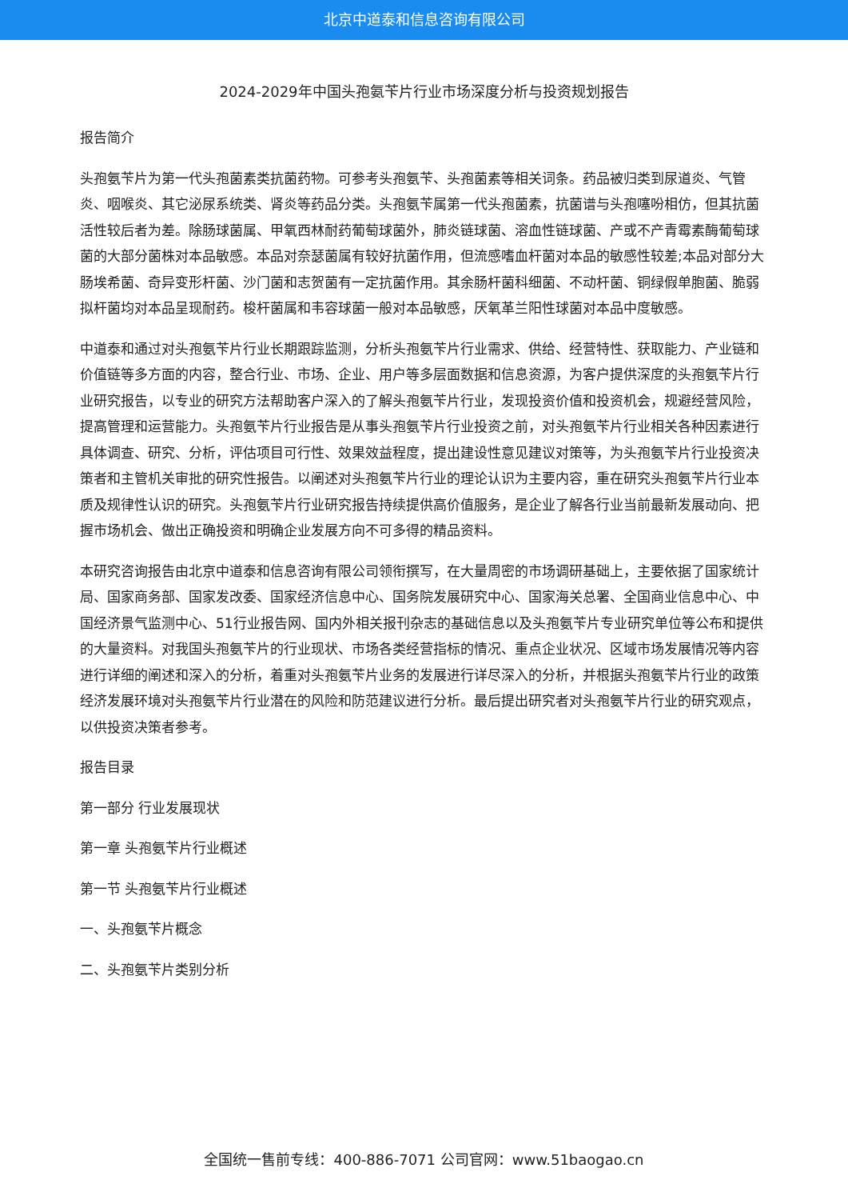北京中道泰和信息咨询有限公司
2024-2029年中国头孢氨苄片行业市场深度分析与投资规划报告
报告简介
头孢氨苄片为第一代头孢菌素类抗菌药物。可参考头孢氨苄、头孢菌素等相关词条。药品被归类到尿道炎、气管炎、咽喉炎、其它泌尿系统类、肾炎等药品分类。头孢氨苄属第一代头孢菌素，抗菌谱与头孢噻吩相仿，但其抗菌活性较后者为差。除肠球菌属、甲氧西林耐药葡萄球菌外，肺炎链球菌、溶血性链球菌、产或不产青霉素酶葡萄球菌的大部分菌株对本品敏感。本品对奈瑟菌属有较好抗菌作用，但流感嗜血杆菌对本品的敏感性较差;本品对部分大肠埃希菌、奇异变形杆菌、沙门菌和志贺菌有一定抗菌作用。其余肠杆菌科细菌、不动杆菌、铜绿假单胞菌、脆弱拟杆菌均对本品呈现耐药。梭杆菌属和韦容球菌一般对本品敏感，厌氧革兰阳性球菌对本品中度敏感。
中道泰和通过对头孢氨苄片行业长期跟踪监测，分析头孢氨苄片行业需求、供给、经营特性、获取能力、产业链和价值链等多方面的内容，整合行业、市场、企业、用户等多层面数据和信息资源，为客户提供深度的头孢氨苄片行业研究报告，以专业的研究方法帮助客户深入的了解头孢氨苄片行业，发现投资价值和投资机会，规避经营风险，提高管理和运营能力。头孢氨苄片行业报告是从事头孢氨苄片行业投资之前，对头孢氨苄片行业相关各种因素进行具体调查、研究、分析，评估项目可行性、效果效益程度，提出建设性意见建议对策等，为头孢氨苄片行业投资决策者和主管机关审批的研究性报告。以阐述对头孢氨苄片行业的理论认识为主要内容，重在研究头孢氨苄片行业本质及规律性认识的研究。头孢氨苄片行业研究报告持续提供高价值服务，是企业了解各行业当前最新发展动向、把握市场机会、做出正确投资和明确企业发展方向不可多得的精品资料。
本研究咨询报告由北京中道泰和信息咨询有限公司领衔撰写，在大量周密的市场调研基础上，主要依据了国家统计局、国家商务部、国家发改委、国家经济信息中心、国务院发展研究中心、国家海关总署、全国商业信息中心、中国经济景气监测中心、51行业报告网、国内外相关报刊杂志的基础信息以及头孢氨苄片专业研究单位等公布和提供的大量资料。对我国头孢氨苄片的行业现状、市场各类经营指标的情况、重点企业状况、区域市场发展情况等内容进行详细的阐述和深入的分析，着重对头孢氨苄片业务的发展进行详尽深入的分析，并根据头孢氨苄片行业的政策经济发展环境对头孢氨苄片行业潜在的风险和防范建议进行分析。最后提出研究者对头孢氨苄片行业的研究观点，以供投资决策者参考。
报告目录
第一部分 行业发展现状
第一章 头孢氨苄片行业概述
第一节 头孢氨苄片行业概述
一、头孢氨苄片概念
二、头孢氨苄片类别分析
全国统一售前专线：400-886-7071 公司官网：www.51baogao.cn